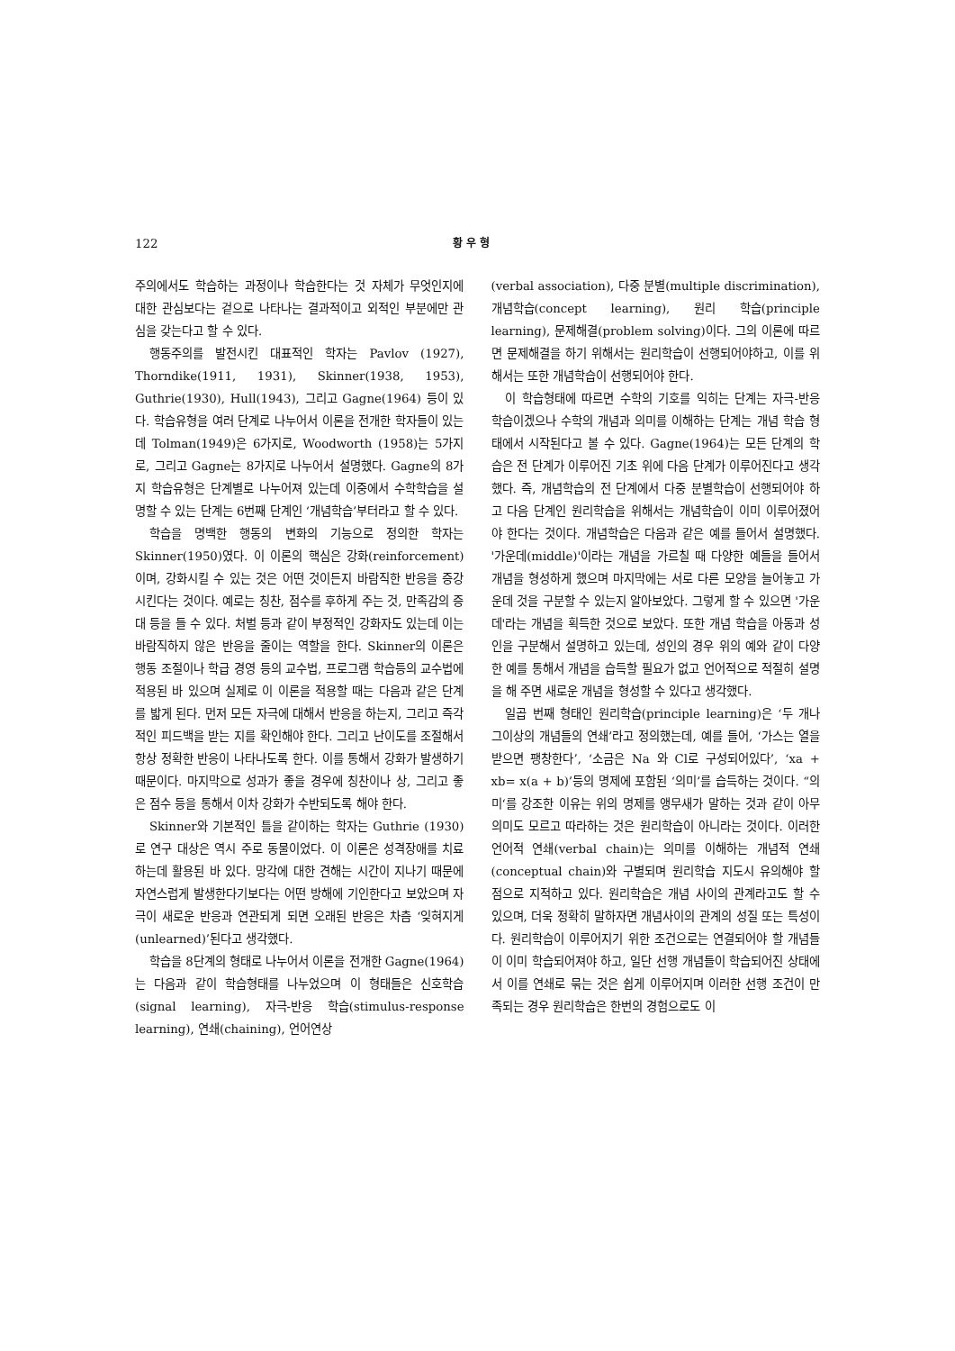122 황 우 형
주의에서도 학습하는 과정이나 학습한다는 것 자체가 무엇인지에 대한 관심보다는 겉으로 나타나는 결과적이고 외적인 부분에만 관심을 갖는다고 할 수 있다.
행동주의를 발전시킨 대표적인 학자는 Pavlov (1927), Thorndike(1911, 1931), Skinner(1938, 1953), Guthrie(1930), Hull(1943), 그리고 Gagne(1964) 등이 있다. 학습유형을 여러 단계로 나누어서 이론을 전개한 학자들이 있는데 Tolman(1949)은 6가지로, Woodworth (1958)는 5가지로, 그리고 Gagne는 8가지로 나누어서 설명했다. Gagne의 8가지 학습유형은 단계별로 나누어져 있는데 이중에서 수학학습을 설명할 수 있는 단계는 6번째 단계인 ‘개념학습’부터라고 할 수 있다.
학습을 명백한 행동의 변화의 기능으로 정의한 학자는 Skinner(1950)였다. 이 이론의 핵심은 강화(reinforcement)이며, 강화시킬 수 있는 것은 어떤 것이든지 바람직한 반응을 증강시킨다는 것이다. 예로는 칭찬, 점수를 후하게 주는 것, 만족감의 증대 등을 들 수 있다. 처벌 등과 같이 부정적인 강화자도 있는데 이는 바람직하지 않은 반응을 줄이는 역할을 한다. Skinner의 이론은 행동 조절이나 학급 경영 등의 교수법, 프로그램 학습등의 교수법에 적용된 바 있으며 실제로 이 이론을 적용할 때는 다음과 같은 단계를 밟게 된다. 먼저 모든 자극에 대해서 반응을 하는지, 그리고 즉각적인 피드백을 받는 지를 확인해야 한다. 그리고 난이도를 조절해서 항상 정확한 반응이 나타나도록 한다. 이를 통해서 강화가 발생하기 때문이다. 마지막으로 성과가 좋을 경우에 칭찬이나 상, 그리고 좋은 점수 등을 통해서 이차 강화가 수반되도록 해야 한다.
Skinner와 기본적인 틀을 같이하는 학자는 Guthrie (1930)로 연구 대상은 역시 주로 동물이었다. 이 이론은 성격장애를 치료하는데 활용된 바 있다. 망각에 대한 견해는 시간이 지나기 때문에 자연스럽게 발생한다기보다는 어떤 방해에 기인한다고 보았으며 자극이 새로운 반응과 연관되게 되면 오래된 반응은 차츰 ‘잊혀지게(unlearned)’된다고 생각했다.
학습을 8단계의 형태로 나누어서 이론을 전개한 Gagne(1964)는 다음과 같이 학습형태를 나누었으며 이 형태들은 신호학습(signal learning), 자극-반응 학습(stimulus-response learning), 연쇄(chaining), 언어연상
(verbal association), 다중 분별(multiple discrimination), 개념학습(concept learning), 원리 학습(principle learning), 문제해결(problem solving)이다. 그의 이론에 따르면 문제해결을 하기 위해서는 원리학습이 선행되어야하고, 이를 위해서는 또한 개념학습이 선행되어야 한다.
이 학습형태에 따르면 수학의 기호를 익히는 단계는 자극-반응 학습이겠으나 수학의 개념과 의미를 이해하는 단계는 개념 학습 형태에서 시작된다고 볼 수 있다. Gagne(1964)는 모든 단계의 학습은 전 단계가 이루어진 기초 위에 다음 단계가 이루어진다고 생각했다. 즉, 개념학습의 전 단계에서 다중 분별학습이 선행되어야 하고 다음 단계인 원리학습을 위해서는 개념학습이 이미 이루어졌어야 한다는 것이다. 개념학습은 다음과 같은 예를 들어서 설명했다. '가운데(middle)'이라는 개념을 가르칠 때 다양한 예들을 들어서 개념을 형성하게 했으며 마지막에는 서로 다른 모양을 늘어놓고 가운데 것을 구분할 수 있는지 알아보았다. 그렇게 할 수 있으면 '가운데'라는 개념을 획득한 것으로 보았다. 또한 개념 학습을 아동과 성인을 구분해서 설명하고 있는데, 성인의 경우 위의 예와 같이 다양한 예를 통해서 개념을 습득할 필요가 없고 언어적으로 적절히 설명을 해 주면 새로운 개념을 형성할 수 있다고 생각했다.
일곱 번째 형태인 원리학습(principle learning)은 ‘두 개나 그이상의 개념들의 연쇄’라고 정의했는데, 예를 들어, ‘가스는 열을 받으면 팽창한다’, ‘소금은 Na 와 Cl로 구성되어있다’, ‘xa + xb= x(a + b)’등의 명제에 포함된 ‘의미’를 습득하는 것이다. “의미‘를 강조한 이유는 위의 명제를 앵무새가 말하는 것과 같이 아무 의미도 모르고 따라하는 것은 원리학습이 아니라는 것이다. 이러한 언어적 연쇄(verbal chain)는 의미를 이해하는 개념적 연쇄(conceptual chain)와 구별되며 원리학습 지도시 유의해야 할 점으로 지적하고 있다. 원리학습은 개념 사이의 관계라고도 할 수 있으며, 더욱 정확히 말하자면 개념사이의 관계의 성질 또는 특성이다. 원리학습이 이루어지기 위한 조건으로는 연결되어야 할 개념들이 이미 학습되어져야 하고, 일단 선행 개념들이 학습되어진 상태에서 이를 연쇄로 묶는 것은 쉽게 이루어지며 이러한 선행 조건이 만족되는 경우 원리학습은 한번의 경험으로도 이